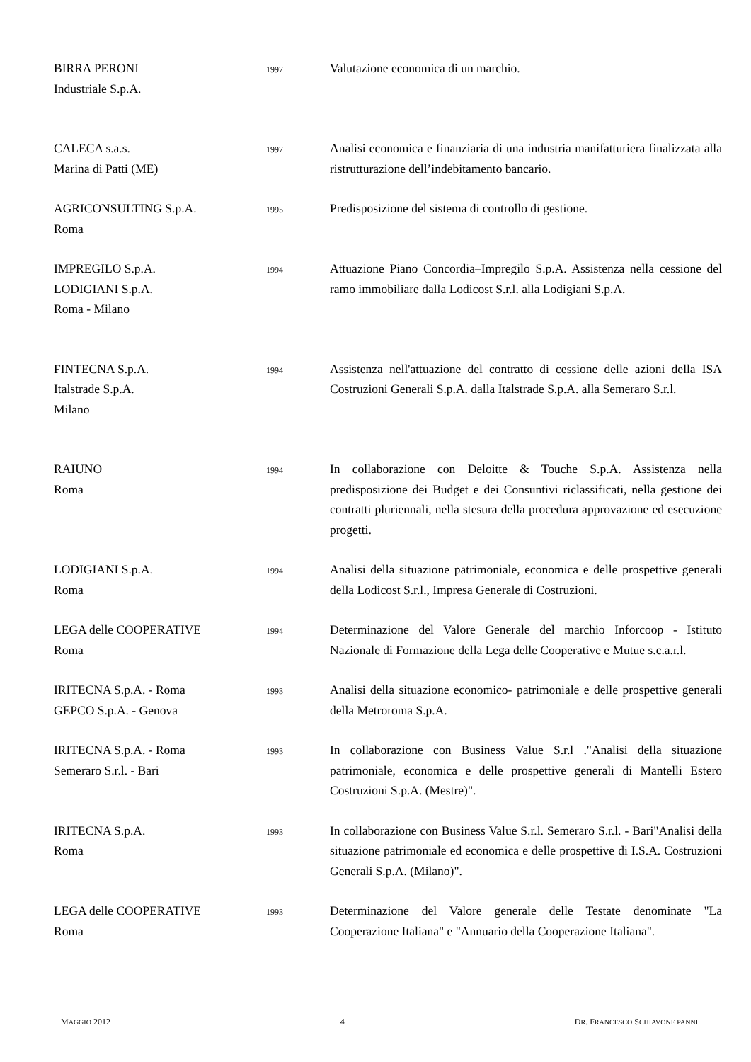| BIRRA PERONI Industriale S.p.A. | 1997 | Valutazione economica di un marchio. |
| CALECA s.a.s. Marina di Patti (ME) | 1997 | Analisi economica e finanziaria di una industria manifatturiera finalizzata alla ristrutturazione dell’indebitamento bancario. |
| AGRICONSULTING S.p.A. Roma | 1995 | Predisposizione del sistema di controllo di gestione. |
| IMPREGILO S.p.A. LODIGIANI S.p.A. Roma - Milano | 1994 | Attuazione Piano Concordia–Impregilo S.p.A. Assistenza nella cessione del ramo immobiliare dalla Lodicost S.r.l. alla Lodigiani S.p.A. |
| FINTECNA S.p.A. Italstrade S.p.A. Milano | 1994 | Assistenza nell'attuazione del contratto di cessione delle azioni della ISA Costruzioni Generali S.p.A. dalla Italstrade S.p.A. alla Semeraro S.r.l. |
| RAIUNO Roma | 1994 | In collaborazione con Deloitte & Touche S.p.A. Assistenza nella predisposizione dei Budget e dei Consuntivi riclassificati, nella gestione dei contratti pluriennali, nella stesura della procedura approvazione ed esecuzione progetti. |
| LODIGIANI S.p.A. Roma | 1994 | Analisi della situazione patrimoniale, economica e delle prospettive generali della Lodicost S.r.l., Impresa Generale di Costruzioni. |
| LEGA delle COOPERATIVE Roma | 1994 | Determinazione del Valore Generale del marchio Inforcoop - Istituto Nazionale di Formazione della Lega delle Cooperative e Mutue s.c.a.r.l. |
| IRITECNA S.p.A. - Roma GEPCO S.p.A. - Genova | 1993 | Analisi della situazione economico- patrimoniale e delle prospettive generali della Metroroma S.p.A. |
| IRITECNA S.p.A. - Roma Semeraro S.r.l. - Bari | 1993 | In collaborazione con Business Value S.r.l ."Analisi della situazione patrimoniale, economica e delle prospettive generali di Mantelli Estero Costruzioni S.p.A. (Mestre)". |
| IRITECNA S.p.A. Roma | 1993 | In collaborazione con Business Value S.r.l. Semeraro S.r.l. - Bari"Analisi della situazione patrimoniale ed economica e delle prospettive di I.S.A. Costruzioni Generali S.p.A. (Milano)". |
| LEGA delle COOPERATIVE Roma | 1993 | Determinazione del Valore generale delle Testate denominate "La Cooperazione Italiana" e "Annuario della Cooperazione Italiana". |
MAGGIO 2012 4 DR. FRANCESCO SCHIAVONE PANNI